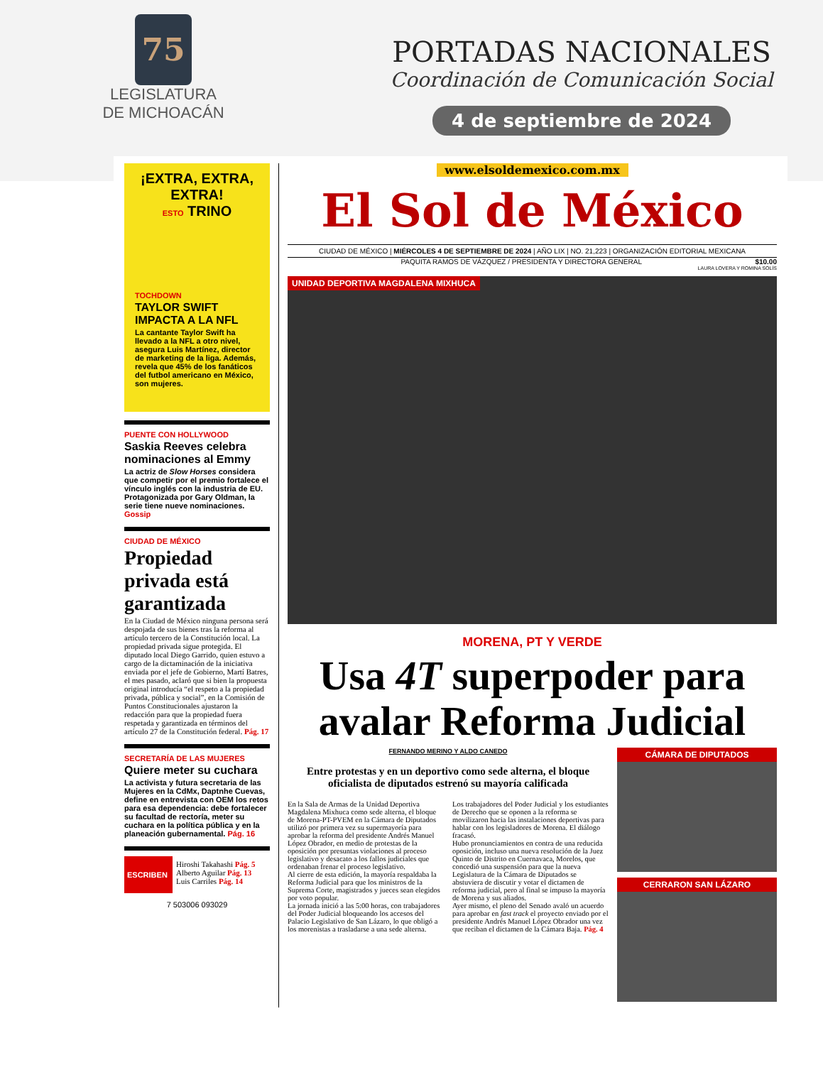75
LEGISLATURA
DE MICHOACÁN
PORTADAS NACIONALES
Coordinación de Comunicación Social
4 de septiembre de 2024
¡EXTRA, EXTRA, EXTRA!
ESTO TRINO
TOCHDOWN
TAYLOR SWIFT IMPACTA A LA NFL
La cantante Taylor Swift ha llevado a la NFL a otro nivel, asegura Luis Martínez, director de marketing de la liga. Además, revela que 45% de los fanáticos del futbol americano en México, son mujeres.
PUENTE CON HOLLYWOOD
Saskia Reeves celebra nominaciones al Emmy
La actriz de Slow Horses considera que competir por el premio fortalece el vínculo inglés con la industria de EU. Protagonizada por Gary Oldman, la serie tiene nueve nominaciones. Gossip
CIUDAD DE MÉXICO
Propiedad privada está garantizada
En la Ciudad de México ninguna persona será despojada de sus bienes tras la reforma al artículo tercero de la Constitución local. La propiedad privada sigue protegida. El diputado local Diego Garrido, quien estuvo a cargo de la dictaminación de la iniciativa enviada por el jefe de Gobierno, Martí Batres, el mes pasado, aclaró que si bien la propuesta original introducía “el respeto a la propiedad privada, pública y social”, en la Comisión de Puntos Constitucionales ajustaron la redacción para que la propiedad fuera respetada y garantizada en términos del artículo 27 de la Constitución federal. Pág. 17
SECRETARÍA DE LAS MUJERES
Quiere meter su cuchara
La activista y futura secretaria de las Mujeres en la CdMx, Daptnhe Cuevas, define en entrevista con OEM los retos para esa dependencia: debe fortalecer su facultad de rectoría, meter su cuchara en la política pública y en la planeación gubernamental. Pág. 16
ESCRIBEN
Hiroshi Takahashi Pág. 5
Alberto Aguilar Pág. 13
Luis Carriles Pág. 14
7 503006 093029
www.elsoldemexico.com.mx
El Sol de México
CIUDAD DE MÉXICO | MIÉRCOLES 4 DE SEPTIEMBRE DE 2024 | AÑO LIX | NO. 21,223 | ORGANIZACIÓN EDITORIAL MEXICANA
PAQUITA RAMOS DE VÁZQUEZ / PRESIDENTA Y DIRECTORA GENERAL $10.00
LAURA LOVERA Y ROMINA SOLÍS
UNIDAD DEPORTIVA MAGDALENA MIXHUCA
MORENA, PT Y VERDE
Usa 4T superpoder para avalar Reforma Judicial
FERNANDO MERINO Y ALDO CANEDO
Entre protestas y en un deportivo como sede alterna, el bloque oficialista de diputados estrenó su mayoría calificada
En la Sala de Armas de la Unidad Deportiva Magdalena Mixhuca como sede alterna, el bloque de Morena-PT-PVEM en la Cámara de Diputados utilizó por primera vez su supermayoría para aprobar la reforma del presidente Andrés Manuel López Obrador, en medio de protestas de la oposición por presuntas violaciones al proceso legislativo y desacato a los fallos judiciales que ordenaban frenar el proceso legislativo.
Al cierre de esta edición, la mayoría respaldaba la Reforma Judicial para que los ministros de la Suprema Corte, magistrados y jueces sean elegidos por voto popular.
La jornada inició a las 5:00 horas, con trabajadores del Poder Judicial bloqueando los accesos del Palacio Legislativo de San Lázaro, lo que obligó a los morenistas a trasladarse a una sede alterna.
Los trabajadores del Poder Judicial y los estudiantes de Derecho que se oponen a la reforma se movilizaron hacia las instalaciones deportivas para hablar con los legisladores de Morena. El diálogo fracasó.
Hubo pronunciamientos en contra de una reducida oposición, incluso una nueva resolución de la Juez Quinto de Distrito en Cuernavaca, Morelos, que concedió una suspensión para que la nueva Legislatura de la Cámara de Diputados se abstuviera de discutir y votar el dictamen de reforma judicial, pero al final se impuso la mayoría de Morena y sus aliados.
Ayer mismo, el pleno del Senado avaló un acuerdo para aprobar en fast track el proyecto enviado por el presidente Andrés Manuel López Obrador una vez que reciban el dictamen de la Cámara Baja. Pág. 4
CÁMARA DE DIPUTADOS
CERRARON SAN LÁZARO